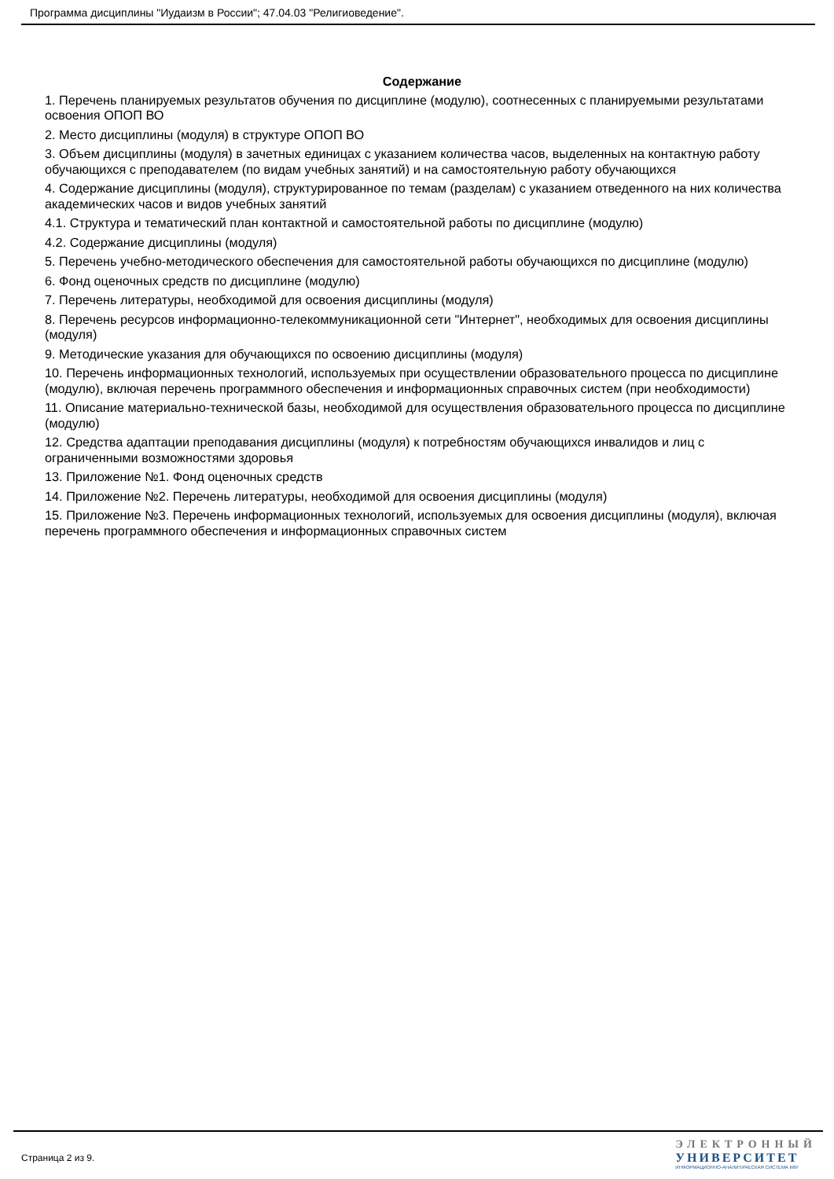Программа дисциплины "Иудаизм в России"; 47.04.03 "Религиоведение".
Содержание
1. Перечень планируемых результатов обучения по дисциплине (модулю), соотнесенных с планируемыми результатами освоения ОПОП ВО
2. Место дисциплины (модуля) в структуре ОПОП ВО
3. Объем дисциплины (модуля) в зачетных единицах с указанием количества часов, выделенных на контактную работу обучающихся с преподавателем (по видам учебных занятий) и на самостоятельную работу обучающихся
4. Содержание дисциплины (модуля), структурированное по темам (разделам) с указанием отведенного на них количества академических часов и видов учебных занятий
4.1. Структура и тематический план контактной и самостоятельной работы по дисциплине (модулю)
4.2. Содержание дисциплины (модуля)
5. Перечень учебно-методического обеспечения для самостоятельной работы обучающихся по дисциплине (модулю)
6. Фонд оценочных средств по дисциплине (модулю)
7. Перечень литературы, необходимой для освоения дисциплины (модуля)
8. Перечень ресурсов информационно-телекоммуникационной сети "Интернет", необходимых для освоения дисциплины (модуля)
9. Методические указания для обучающихся по освоению дисциплины (модуля)
10. Перечень информационных технологий, используемых при осуществлении образовательного процесса по дисциплине (модулю), включая перечень программного обеспечения и информационных справочных систем (при необходимости)
11. Описание материально-технической базы, необходимой для осуществления образовательного процесса по дисциплине (модулю)
12. Средства адаптации преподавания дисциплины (модуля) к потребностям обучающихся инвалидов и лиц с ограниченными возможностями здоровья
13. Приложение №1. Фонд оценочных средств
14. Приложение №2. Перечень литературы, необходимой для освоения дисциплины (модуля)
15. Приложение №3. Перечень информационных технологий, используемых для освоения дисциплины (модуля), включая перечень программного обеспечения и информационных справочных систем
Страница 2 из 9.
ЭЛЕКТРОННЫЙ
УНИВЕРСИТЕТ
ИНФОРМАЦИОННО-АНАЛИТИЧЕСКАЯ СИСТЕМА КФУ